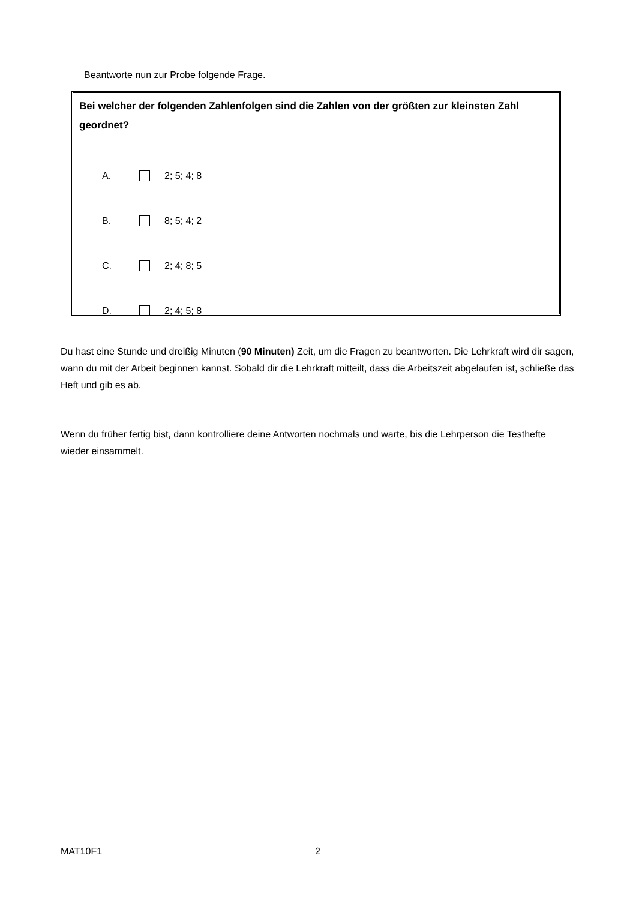Beantworte nun zur Probe folgende Frage.
Bei welcher der folgenden Zahlenfolgen sind die Zahlen von der größten zur kleinsten Zahl geordnet?
A. 2; 5; 4; 8
B. 8; 5; 4; 2
C. 2; 4; 8; 5
D. 2; 4; 5; 8
Du hast eine Stunde und dreißig Minuten (90 Minuten) Zeit, um die Fragen zu beantworten. Die Lehrkraft wird dir sagen, wann du mit der Arbeit beginnen kannst. Sobald dir die Lehrkraft mitteilt, dass die Arbeitszeit abgelaufen ist, schließe das Heft und gib es ab.
Wenn du früher fertig bist, dann kontrolliere deine Antworten nochmals und warte, bis die Lehrperson die Testhefte wieder einsammelt.
MAT10F1 2